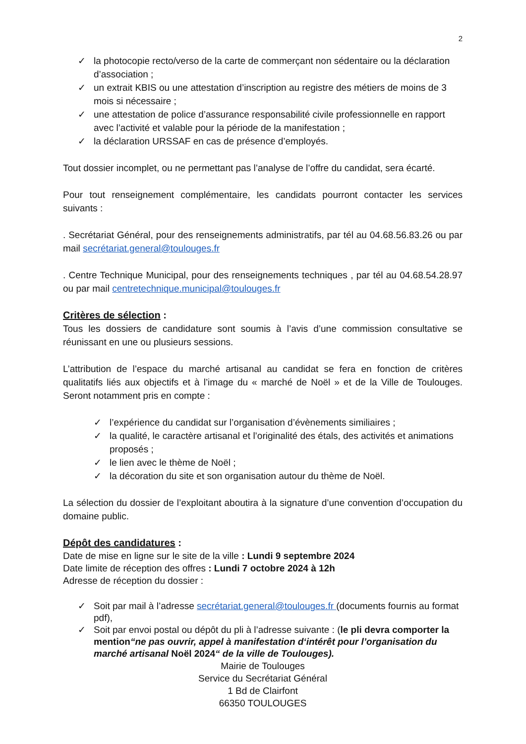2
✓ la photocopie recto/verso de la carte de commerçant non sédentaire ou la déclaration d’association ;
✓ un extrait KBIS ou une attestation d’inscription au registre des métiers de moins de 3 mois si nécessaire ;
✓ une attestation de police d’assurance responsabilité civile professionnelle en rapport avec l’activité et valable pour la période de la manifestation ;
✓ la déclaration URSSAF en cas de présence d’employés.
Tout dossier incomplet, ou ne permettant pas l’analyse de l’offre du candidat, sera écarté.
Pour tout renseignement complémentaire, les candidats pourront contacter les services suivants :
. Secrétariat Général, pour des renseignements administratifs, par tél au 04.68.56.83.26 ou par mail secrétariat.general@toulouges.fr
. Centre Technique Municipal, pour des renseignements techniques , par tél au 04.68.54.28.97 ou par mail centretechnique.municipal@toulouges.fr
Critères de sélection :
Tous les dossiers de candidature sont soumis à l’avis d’une commission consultative se réunissant en une ou plusieurs sessions.
L’attribution de l’espace du marché artisanal au candidat se fera en fonction de critères qualitatifs liés aux objectifs et à l’image du « marché de Noël » et de la Ville de Toulouges. Seront notamment pris en compte :
✓ l’expérience du candidat sur l’organisation d’évènements similiaires ;
✓ la qualité, le caractère artisanal et l’originalité des étals, des activités et animations proposés ;
✓ le lien avec le thème de Noël ;
✓ la décoration du site et son organisation autour du thème de Noël.
La sélection du dossier de l’exploitant aboutira à la signature d’une convention d’occupation du domaine public.
Dépôt des candidatures :
Date de mise en ligne sur le site de la ville : Lundi 9 septembre 2024
Date limite de réception des offres : Lundi 7 octobre 2024 à 12h
Adresse de réception du dossier :
✓ Soit par mail à l’adresse secrétariat.general@toulouges.fr (documents fournis au format pdf),
✓ Soit par envoi postal ou dépôt du pli à l’adresse suivante : (le pli devra comporter la mention“ne pas ouvrir, appel à manifestation d‘intérêt pour l’organisation du marché artisanal Noël 2024“ de la ville de Toulouges).
Mairie de Toulouges
Service du Secrétariat Général
1 Bd de Clairfont
66350 TOULOUGES